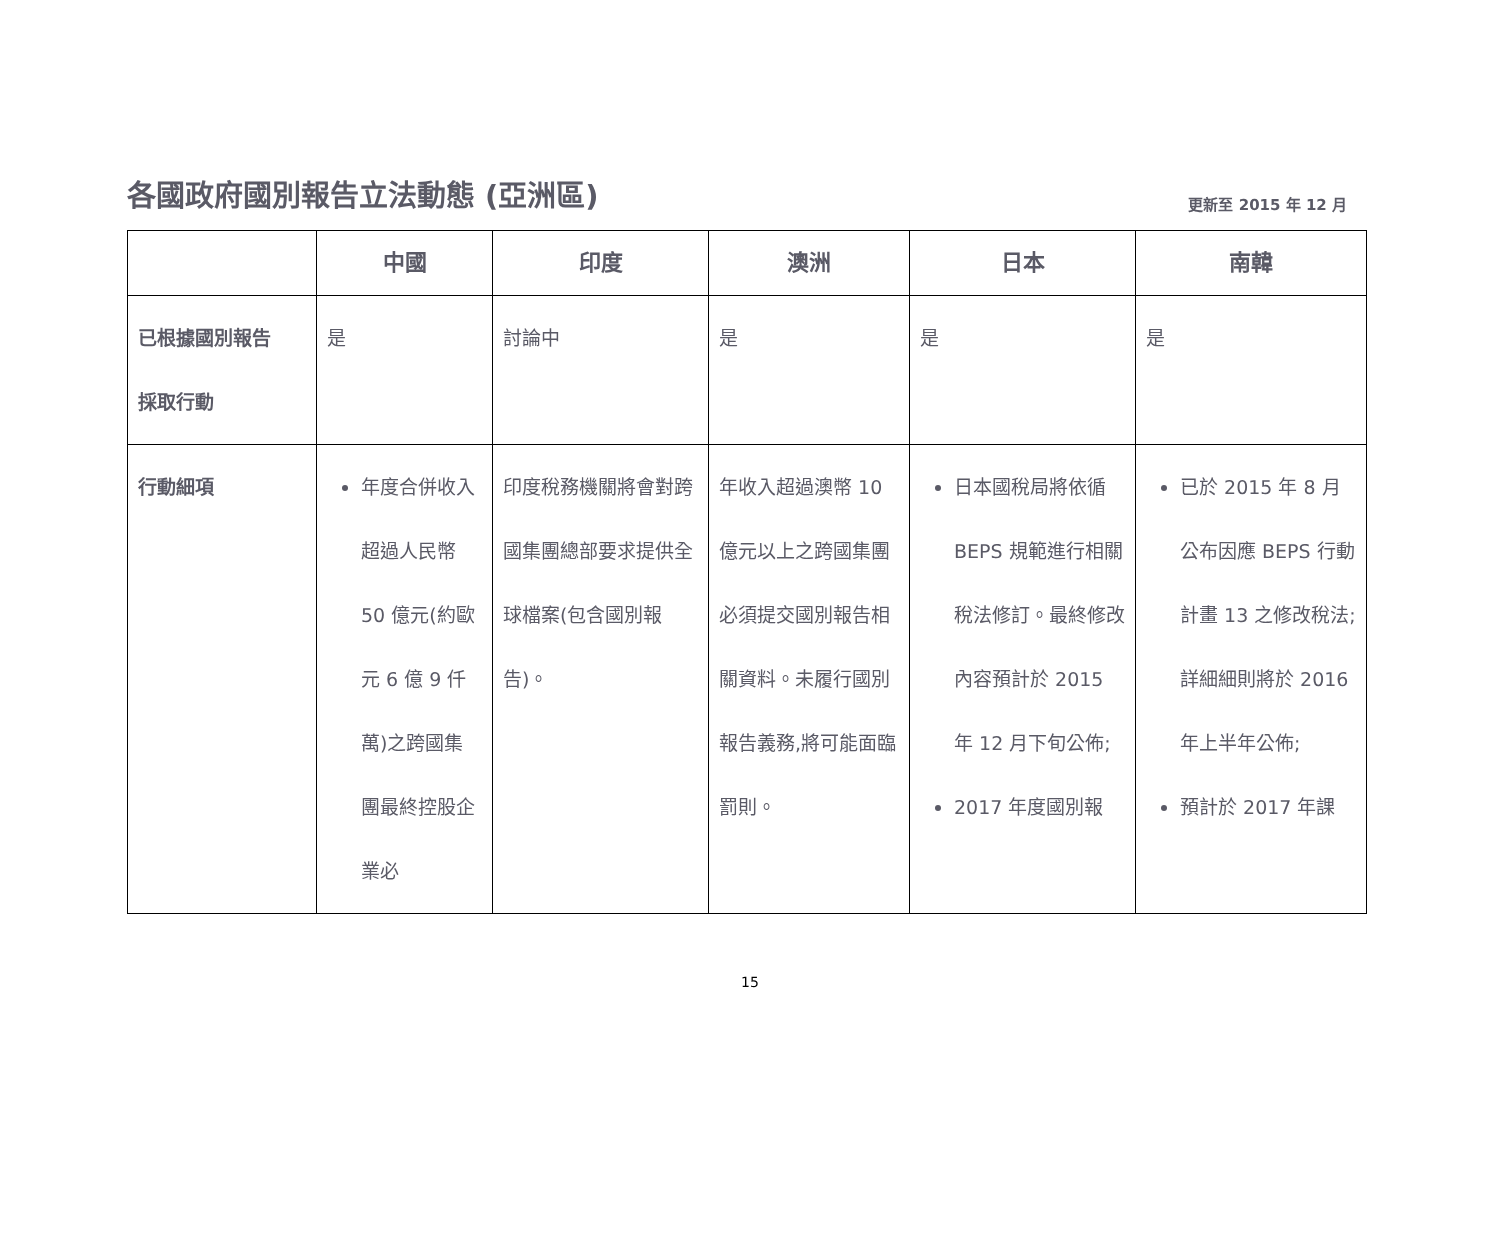各國政府國別報告立法動態 (亞洲區)
更新至 2015 年 12 月
| | 中國 | 印度 | 澳洲 | 日本 | 南韓 |
| --- | --- | --- | --- | --- | --- |
| 已根據國別報告 採取行動 | 是 | 討論中 | 是 | 是 | 是 |
| 行動細項 | 年度合併收入超過人民幣 50 億元(約歐元 6 億 9 仟萬)之跨國集團最終控股企業必 | 印度稅務機關將會對跨國集團總部要求提供全球檔案(包含國別報告)。 | 年收入超過澳幣 10 億元以上之跨國集團必須提交國別報告相關資料。未履行國別報告義務,將可能面臨罰則。 | 日本國稅局將依循 BEPS 規範進行相關稅法修訂。最終修改內容預計於 2015 年 12 月下旬公佈; 2017 年度國別報 | 已於 2015 年 8 月公布因應 BEPS 行動計畫 13 之修改稅法;詳細細則將於 2016 年上半年公佈; 預計於 2017 年課 |
15